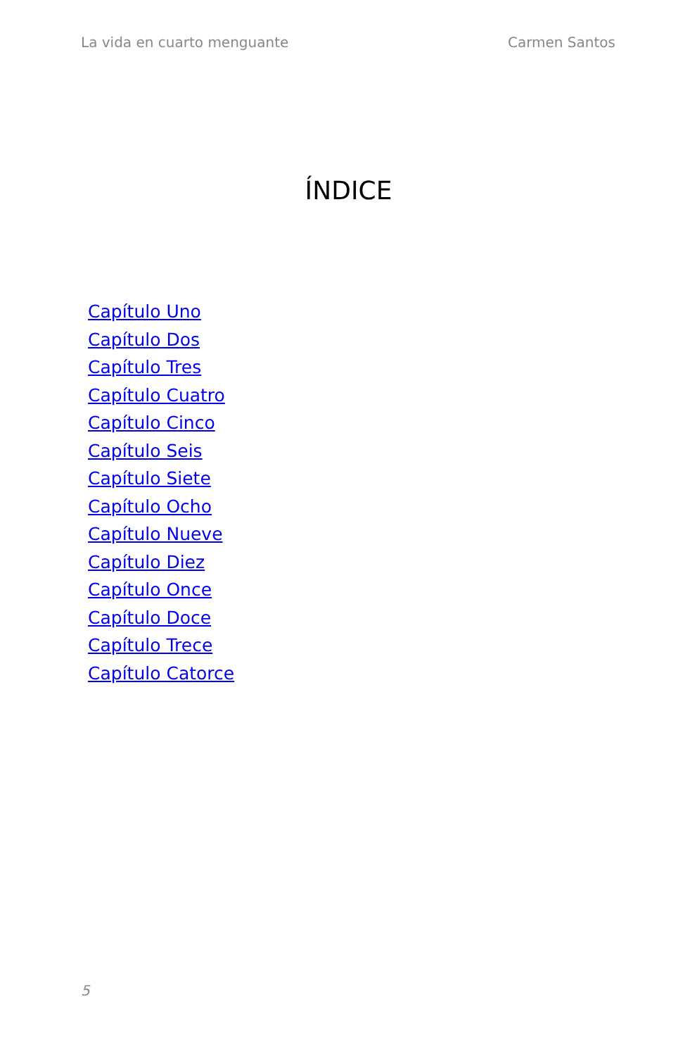La vida en cuarto menguante Carmen Santos
ÍNDICE
Capítulo Uno
Capítulo Dos
Capítulo Tres
Capítulo Cuatro
Capítulo Cinco
Capítulo Seis
Capítulo Siete
Capítulo Ocho
Capítulo Nueve
Capítulo Diez
Capítulo Once
Capítulo Doce
Capítulo Trece
Capítulo Catorce
5